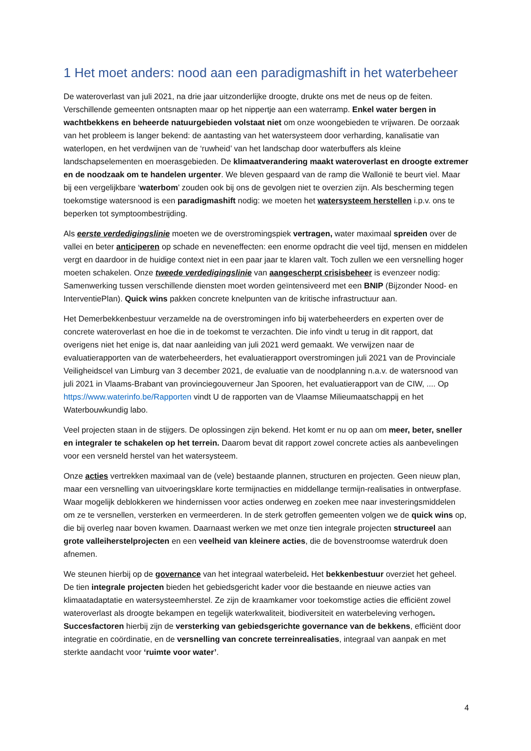1 Het moet anders: nood aan een paradigmashift in het waterbeheer
De wateroverlast van juli 2021, na drie jaar uitzonderlijke droogte, drukte ons met de neus op de feiten. Verschillende gemeenten ontsnapten maar op het nippertje aan een waterramp. Enkel water bergen in wachtbekkens en beheerde natuurgebieden volstaat niet om onze woongebieden te vrijwaren. De oorzaak van het probleem is langer bekend: de aantasting van het watersysteem door verharding, kanalisatie van waterlopen, en het verdwijnen van de ‘ruwheid’ van het landschap door waterbuffers als kleine landschapselementen en moerasgebieden. De klimaatverandering maakt wateroverlast en droogte extremer en de noodzaak om te handelen urgenter. We bleven gespaard van de ramp die Wallonië te beurt viel. Maar bij een vergelijkbare ‘waterbom’ zouden ook bij ons de gevolgen niet te overzien zijn. Als bescherming tegen toekomstige watersnood is een paradigmashift nodig: we moeten het watersysteem herstellen i.p.v. ons te beperken tot symptoombestrijding.
Als eerste verdedigingslinie moeten we de overstromingspiek vertragen, water maximaal spreiden over de vallei en beter anticiperen op schade en neveneffecten: een enorme opdracht die veel tijd, mensen en middelen vergt en daardoor in de huidige context niet in een paar jaar te klaren valt. Toch zullen we een versnelling hoger moeten schakelen. Onze tweede verdedigingslinie van aangescherpt crisisbeheer is evenzeer nodig: Samenwerking tussen verschillende diensten moet worden geïntensiveerd met een BNIP (Bijzonder Nood- en InterventiePlan). Quick wins pakken concrete knelpunten van de kritische infrastructuur aan.
Het Demerbekkenbestuur verzamelde na de overstromingen info bij waterbeheerders en experten over de concrete wateroverlast en hoe die in de toekomst te verzachten. Die info vindt u terug in dit rapport, dat overigens niet het enige is, dat naar aanleiding van juli 2021 werd gemaakt. We verwijzen naar de evaluatierapporten van de waterbeheerders, het evaluatierapport overstromingen juli 2021 van de Provinciale Veiligheidscel van Limburg van 3 december 2021, de evaluatie van de noodplanning n.a.v. de watersnood van juli 2021 in Vlaams-Brabant van provinciegouverneur Jan Spooren, het evaluatierapport van de CIW, .... Op https://www.waterinfo.be/Rapporten vindt U de rapporten van de Vlaamse Milieumaatschappij en het Waterbouwkundig labo.
Veel projecten staan in de stijgers. De oplossingen zijn bekend. Het komt er nu op aan om meer, beter, sneller en integraler te schakelen op het terrein. Daarom bevat dit rapport zowel concrete acties als aanbevelingen voor een versneld herstel van het watersysteem.
Onze acties vertrekken maximaal van de (vele) bestaande plannen, structuren en projecten. Geen nieuw plan, maar een versnelling van uitvoeringsklare korte termijnacties en middellange termijn-realisaties in ontwerpfase. Waar mogelijk deblokkeren we hindernissen voor acties onderweg en zoeken mee naar investeringsmiddelen om ze te versnellen, versterken en vermeerderen. In de sterk getroffen gemeenten volgen we de quick wins op, die bij overleg naar boven kwamen. Daarnaast werken we met onze tien integrale projecten structureel aan grote valleiherstelprojecten en een veelheid van kleinere acties, die de bovenstroomse waterdruk doen afnemen.
We steunen hierbij op de governance van het integraal waterbeleid. Het bekkenbestuur overziet het geheel. De tien integrale projecten bieden het gebiedsgericht kader voor die bestaande en nieuwe acties van klimaatadaptatie en watersysteemherstel. Ze zijn de kraamkamer voor toekomstige acties die efficiënt zowel wateroverlast als droogte bekampen en tegelijk waterkwaliteit, biodiversiteit en waterbeleving verhogen. Succesfactoren hierbij zijn de versterking van gebiedsgerichte governance van de bekkens, efficiënt door integratie en coördinatie, en de versnelling van concrete terreinrealisaties, integraal van aanpak en met sterkte aandacht voor ‘ruimte voor water’.
4